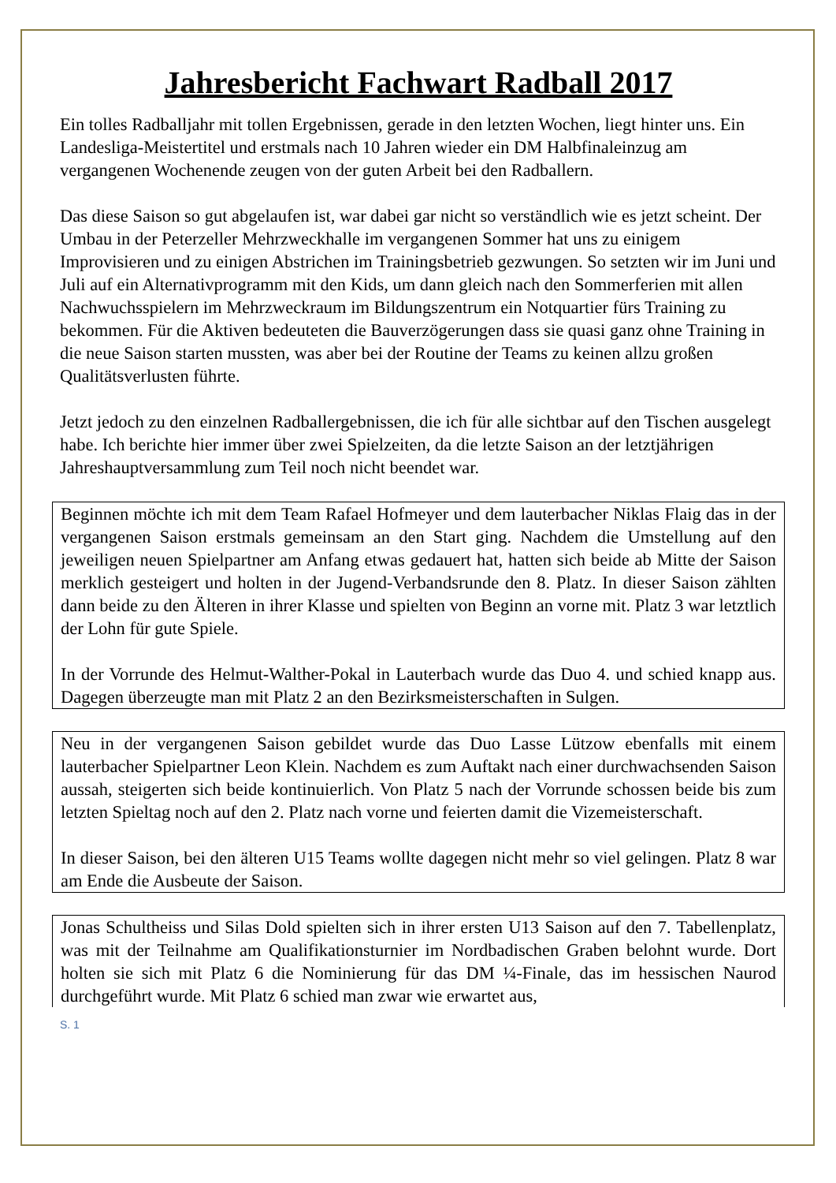Jahresbericht Fachwart Radball 2017
Ein tolles Radballjahr mit tollen Ergebnissen, gerade in den letzten Wochen, liegt hinter uns. Ein Landesliga-Meistertitel und erstmals nach 10 Jahren wieder ein DM Halbfinaleinzug am vergangenen Wochenende zeugen von der guten Arbeit bei den Radballern.
Das diese Saison so gut abgelaufen ist, war dabei gar nicht so verständlich wie es jetzt scheint. Der Umbau in der Peterzeller Mehrzweckhalle im vergangenen Sommer hat uns zu einigem Improvisieren und zu einigen Abstrichen im Trainingsbetrieb gezwungen. So setzten wir im Juni und Juli auf ein Alternativprogramm mit den Kids, um dann gleich nach den Sommerferien mit allen Nachwuchsspielern im Mehrzweckraum im Bildungszentrum ein Notquartier fürs Training zu bekommen. Für die Aktiven bedeuteten die Bauverzögerungen dass sie quasi ganz ohne Training in die neue Saison starten mussten, was aber bei der Routine der Teams zu keinen allzu großen Qualitätsverlusten führte.
Jetzt jedoch zu den einzelnen Radballergebnissen, die ich für alle sichtbar auf den Tischen ausgelegt habe. Ich berichte hier immer über zwei Spielzeiten, da die letzte Saison an der letztjährigen Jahreshauptversammlung zum Teil noch nicht beendet war.
Beginnen möchte ich mit dem Team Rafael Hofmeyer und dem lauterbacher Niklas Flaig das in der vergangenen Saison erstmals gemeinsam an den Start ging. Nachdem die Umstellung auf den jeweiligen neuen Spielpartner am Anfang etwas gedauert hat, hatten sich beide ab Mitte der Saison merklich gesteigert und holten in der Jugend-Verbandsrunde den 8. Platz. In dieser Saison zählten dann beide zu den Älteren in ihrer Klasse und spielten von Beginn an vorne mit. Platz 3 war letztlich der Lohn für gute Spiele.
In der Vorrunde des Helmut-Walther-Pokal in Lauterbach wurde das Duo 4. und schied knapp aus. Dagegen überzeugte man mit Platz 2 an den Bezirksmeisterschaften in Sulgen.
Neu in der vergangenen Saison gebildet wurde das Duo Lasse Lützow ebenfalls mit einem lauterbacher Spielpartner Leon Klein. Nachdem es zum Auftakt nach einer durchwachsenden Saison aussah, steigerten sich beide kontinuierlich. Von Platz 5 nach der Vorrunde schossen beide bis zum letzten Spieltag noch auf den 2. Platz nach vorne und feierten damit die Vizemeisterschaft.
In dieser Saison, bei den älteren U15 Teams wollte dagegen nicht mehr so viel gelingen. Platz 8 war am Ende die Ausbeute der Saison.
Jonas Schultheiss und Silas Dold spielten sich in ihrer ersten U13 Saison auf den 7. Tabellenplatz, was mit der Teilnahme am Qualifikationsturnier im Nordbadischen Graben belohnt wurde. Dort holten sie sich mit Platz 6 die Nominierung für das DM ¼-Finale, das im hessischen Naurod durchgeführt wurde. Mit Platz 6 schied man zwar wie erwartet aus,
S. 1